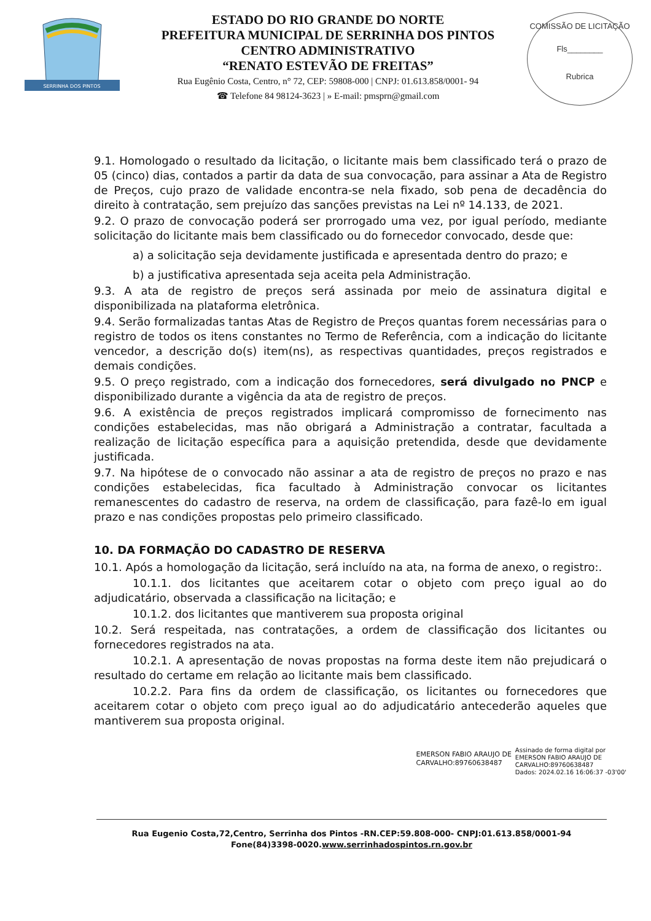SERRINHA DOS PINTOS
ESTADO DO RIO GRANDE DO NORTE
PREFEITURA MUNICIPAL DE SERRINHA DOS PINTOS
CENTRO ADMINISTRATIVO
“RENATO ESTEVÃO DE FREITAS”
Rua Eugênio Costa, Centro, n° 72, CEP: 59808-000 | CNPJ: 01.613.858/0001- 94
☎ Telefone 84 98124-3623 | » E-mail: pmsprn@gmail.com
COMISSÃO DE LICITAÇÃO
Fls________
Rubrica
9.1. Homologado o resultado da licitação, o licitante mais bem classificado terá o prazo de 05 (cinco) dias, contados a partir da data de sua convocação, para assinar a Ata de Registro de Preços, cujo prazo de validade encontra-se nela fixado, sob pena de decadência do direito à contratação, sem prejuízo das sanções previstas na Lei nº 14.133, de 2021.
9.2. O prazo de convocação poderá ser prorrogado uma vez, por igual período, mediante solicitação do licitante mais bem classificado ou do fornecedor convocado, desde que:
a) a solicitação seja devidamente justificada e apresentada dentro do prazo; e
b) a justificativa apresentada seja aceita pela Administração.
9.3. A ata de registro de preços será assinada por meio de assinatura digital e disponibilizada na plataforma eletrônica.
9.4. Serão formalizadas tantas Atas de Registro de Preços quantas forem necessárias para o registro de todos os itens constantes no Termo de Referência, com a indicação do licitante vencedor, a descrição do(s) item(ns), as respectivas quantidades, preços registrados e demais condições.
9.5. O preço registrado, com a indicação dos fornecedores, será divulgado no PNCP e disponibilizado durante a vigência da ata de registro de preços.
9.6. A existência de preços registrados implicará compromisso de fornecimento nas condições estabelecidas, mas não obrigará a Administração a contratar, facultada a realização de licitação específica para a aquisição pretendida, desde que devidamente justificada.
9.7. Na hipótese de o convocado não assinar a ata de registro de preços no prazo e nas condições estabelecidas, fica facultado à Administração convocar os licitantes remanescentes do cadastro de reserva, na ordem de classificação, para fazê-lo em igual prazo e nas condições propostas pelo primeiro classificado.
10. DA FORMAÇÃO DO CADASTRO DE RESERVA
10.1. Após a homologação da licitação, será incluído na ata, na forma de anexo, o registro:.
10.1.1. dos licitantes que aceitarem cotar o objeto com preço igual ao do adjudicatário, observada a classificação na licitação; e
10.1.2. dos licitantes que mantiverem sua proposta original
10.2. Será respeitada, nas contratações, a ordem de classificação dos licitantes ou fornecedores registrados na ata.
10.2.1. A apresentação de novas propostas na forma deste item não prejudicará o resultado do certame em relação ao licitante mais bem classificado.
10.2.2. Para fins da ordem de classificação, os licitantes ou fornecedores que aceitarem cotar o objeto com preço igual ao do adjudicatário antecederão aqueles que mantiverem sua proposta original.
EMERSON FABIO ARAUJO DE
CARVALHO:89760638487
Assinado de forma digital por
EMERSON FABIO ARAUJO DE
CARVALHO:89760638487
Dados: 2024.02.16 16:06:37 -03'00'
Rua Eugenio Costa,72,Centro, Serrinha dos Pintos -RN.CEP:59.808-000- CNPJ:01.613.858/0001-94
Fone(84)3398-0020.www.serrinhadospintos.rn.gov.br